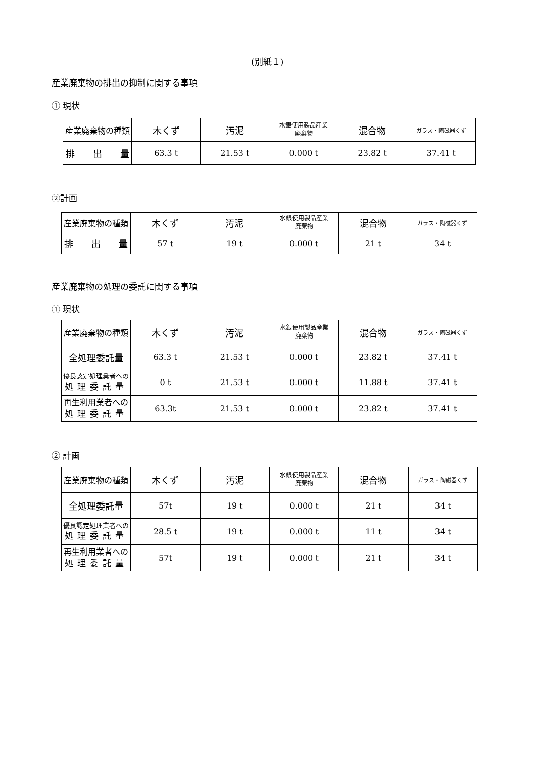(別紙１)
産業廃棄物の排出の抑制に関する事項
① 現状
| 産業廃棄物の種類 | 木くず | 汚泥 | 水銀使用製品産業 廃棄物 | 混合物 | ガラス・陶磁器くず |
| --- | --- | --- | --- | --- | --- |
| 排 出 量 | 63.3 t | 21.53 t | 0.000 t | 23.82 t | 37.41 t |
②計画
| 産業廃棄物の種類 | 木くず | 汚泥 | 水銀使用製品産業 廃棄物 | 混合物 | ガラス・陶磁器くず |
| --- | --- | --- | --- | --- | --- |
| 排 出 量 | 57 t | 19 t | 0.000 t | 21 t | 34 t |
産業廃棄物の処理の委託に関する事項
① 現状
| 産業廃棄物の種類 | 木くず | 汚泥 | 水銀使用製品産業 廃棄物 | 混合物 | ガラス・陶磁器くず |
| --- | --- | --- | --- | --- | --- |
| 全処理委託量 | 63.3 t | 21.53 t | 0.000 t | 23.82 t | 37.41 t |
| 優良認定処理業者への 処理委託量 | 0 t | 21.53 t | 0.000 t | 11.88 t | 37.41 t |
| 再生利用業者への 処理委託量 | 63.3t | 21.53 t | 0.000 t | 23.82 t | 37.41 t |
② 計画
| 産業廃棄物の種類 | 木くず | 汚泥 | 水銀使用製品産業 廃棄物 | 混合物 | ガラス・陶磁器くず |
| --- | --- | --- | --- | --- | --- |
| 全処理委託量 | 57t | 19 t | 0.000 t | 21 t | 34 t |
| 優良認定処理業者への 処理委託量 | 28.5 t | 19 t | 0.000 t | 11 t | 34 t |
| 再生利用業者への 処理委託量 | 57t | 19 t | 0.000 t | 21 t | 34 t |